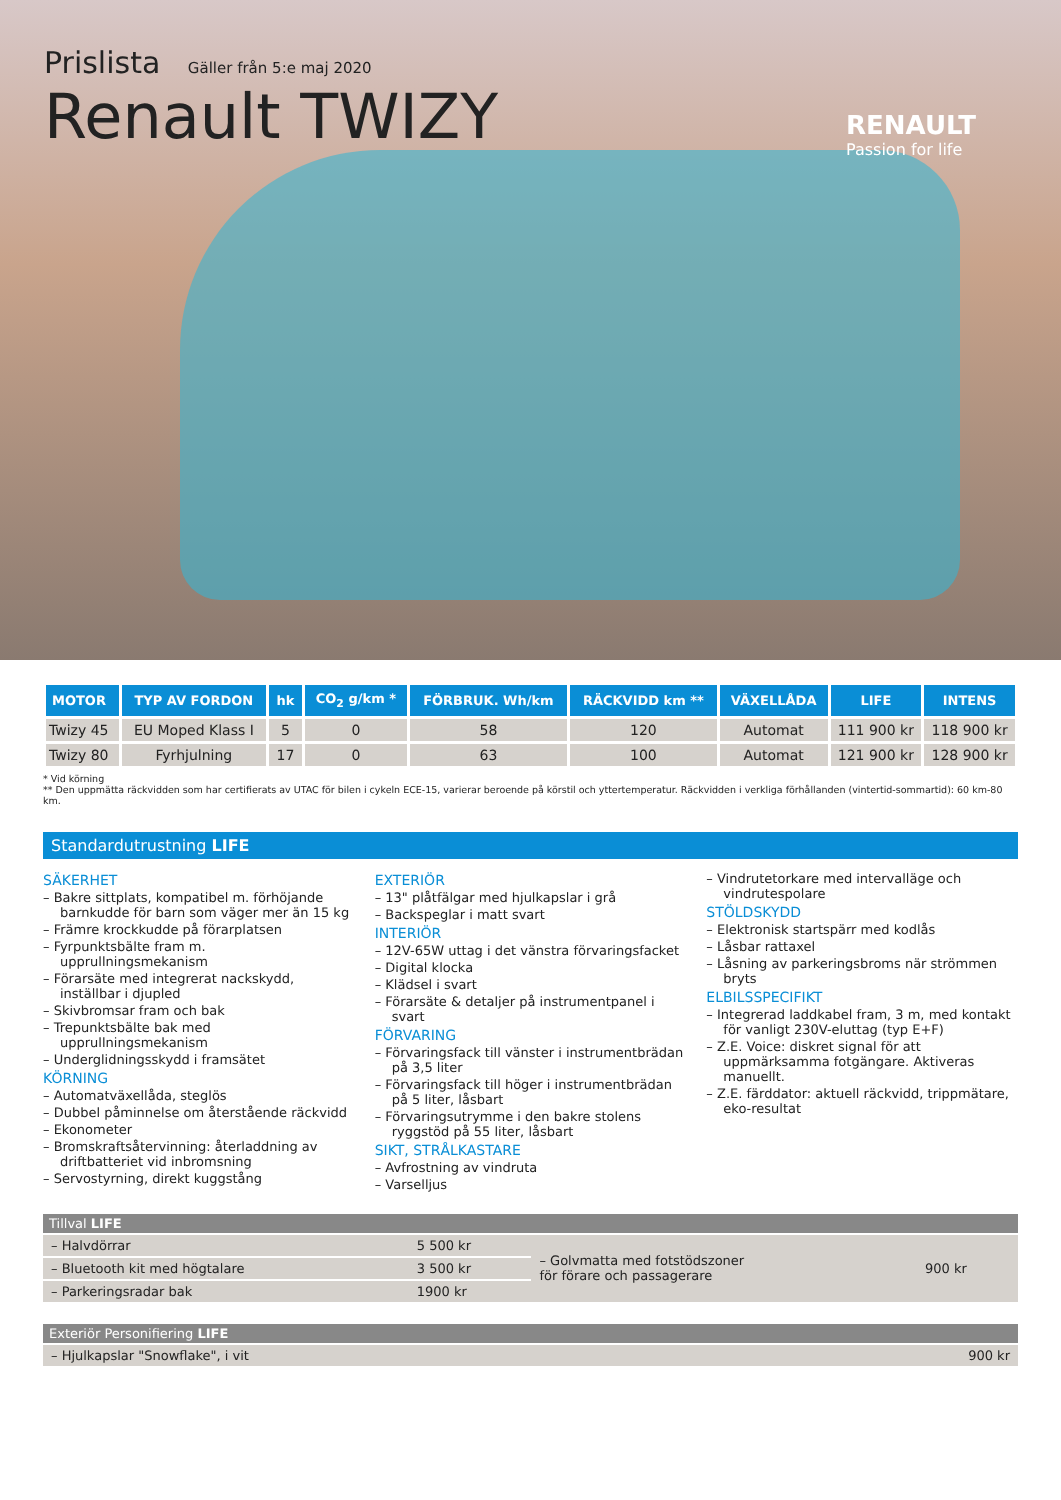Prislista Gäller från 5:e maj 2020
Renault TWIZY
RENAULT
Passion for life
| MOTOR | TYP AV FORDON | hk | CO<sub>2</sub> g/km * | FÖRBRUK. Wh/km | RÄCKVIDD km ** | VÄXELLÅDA | LIFE | INTENS |
| --- | --- | --- | --- | --- | --- | --- | --- | --- |
| Twizy 45 | EU Moped Klass I | 5 | 0 | 58 | 120 | Automat | 111 900 kr | 118 900 kr |
| Twizy 80 | Fyrhjulning | 17 | 0 | 63 | 100 | Automat | 121 900 kr | 128 900 kr |
* Vid körning
** Den uppmätta räckvidden som har certifierats av UTAC för bilen i cykeln ECE-15, varierar beroende på körstil och yttertemperatur. Räckvidden i verkliga förhållanden (vintertid-sommartid): 60 km-80 km.
Standardutrustning LIFE
SÄKERHET
– Bakre sittplats, kompatibel m. förhöjande barnkudde för barn som väger mer än 15 kg
– Främre krockkudde på förarplatsen
– Fyrpunktsbälte fram m. upprullningsmekanism
– Förarsäte med integrerat nackskydd, inställbar i djupled
– Skivbromsar fram och bak
– Trepunktsbälte bak med upprullningsmekanism
– Underglidningsskydd i framsätet
KÖRNING
– Automatväxellåda, steglös
– Dubbel påminnelse om återstående räckvidd
– Ekonometer
– Bromskraftsåtervinning: återladdning av driftbatteriet vid inbromsning
– Servostyrning, direkt kuggstång
EXTERIÖR
– 13" plåtfälgar med hjulkapslar i grå
– Backspeglar i matt svart
INTERIÖR
– 12V-65W uttag i det vänstra förvaringsfacket
– Digital klocka
– Klädsel i svart
– Förarsäte & detaljer på instrumentpanel i svart
FÖRVARING
– Förvaringsfack till vänster i instrumentbrädan på 3,5 liter
– Förvaringsfack till höger i instrumentbrädan på 5 liter, låsbart
– Förvaringsutrymme i den bakre stolens ryggstöd på 55 liter, låsbart
SIKT, STRÅLKASTARE
– Avfrostning av vindruta
– Varselljus
– Vindrutetorkare med intervalläge och vindrutespolare
STÖLDSKYDD
– Elektronisk startspärr med kodlås
– Låsbar rattaxel
– Låsning av parkeringsbroms när strömmen bryts
ELBILSSPECIFIKT
– Integrerad laddkabel fram, 3 m, med kontakt för vanligt 230V-eluttag (typ E+F)
– Z.E. Voice: diskret signal för att uppmärksamma fotgängare. Aktiveras manuellt.
– Z.E. färddator: aktuell räckvidd, trippmätare, eko-resultat
Tillval LIFE
| – Halvdörrar | 5 500 kr | – Golvmatta med fotstödszoner för förare och passagerare | 900 kr |
| – Bluetooth kit med högtalare | 3 500 kr | | |
| – Parkeringsradar bak | 1900 kr | | |
Exteriör Personifiering LIFE
| – Hjulkapslar "Snowflake", i vit | 900 kr |